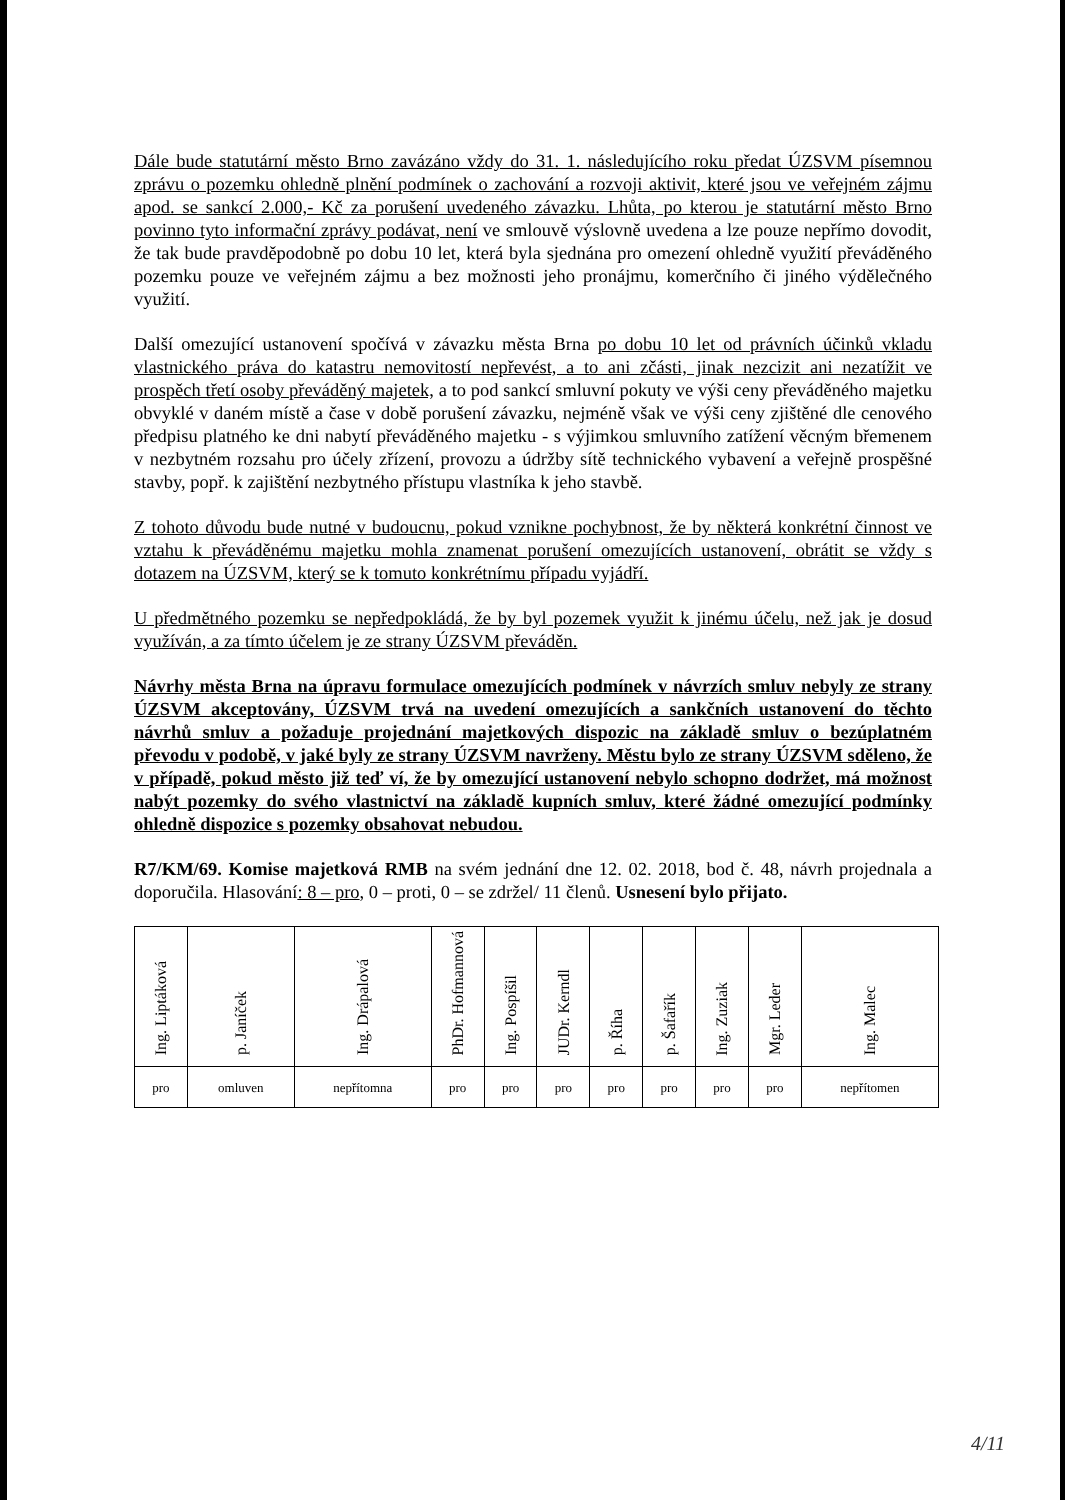Dále bude statutární město Brno zavázáno vždy do 31. 1. následujícího roku předat ÚZSVM písemnou zprávu o pozemku ohledně plnění podmínek o zachování a rozvoji aktivit, které jsou ve veřejném zájmu apod. se sankcí 2.000,- Kč za porušení uvedeného závazku. Lhůta, po kterou je statutární město Brno povinno tyto informační zprávy podávat, není ve smlouvě výslovně uvedena a lze pouze nepřímo dovodit, že tak bude pravděpodobně po dobu 10 let, která byla sjednána pro omezení ohledně využití převáděného pozemku pouze ve veřejném zájmu a bez možnosti jeho pronájmu, komerčního či jiného výdělečného využití.
Další omezující ustanovení spočívá v závazku města Brna po dobu 10 let od právních účinků vkladu vlastnického práva do katastru nemovitostí nepřevést, a to ani zčásti, jinak nezcizit ani nezatížit ve prospěch třetí osoby převáděný majetek, a to pod sankcí smluvní pokuty ve výši ceny převáděného majetku obvyklé v daném místě a čase v době porušení závazku, nejméně však ve výši ceny zjištěné dle cenového předpisu platného ke dni nabytí převáděného majetku - s výjimkou smluvního zatížení věcným břemenem v nezbytném rozsahu pro účely zřízení, provozu a údržby sítě technického vybavení a veřejně prospěšné stavby, popř. k zajištění nezbytného přístupu vlastníka k jeho stavbě.
Z tohoto důvodu bude nutné v budoucnu, pokud vznikne pochybnost, že by některá konkrétní činnost ve vztahu k převáděnému majetku mohla znamenat porušení omezujících ustanovení, obrátit se vždy s dotazem na ÚZSVM, který se k tomuto konkrétnímu případu vyjádří.
U předmětného pozemku se nepředpokládá, že by byl pozemek využit k jinému účelu, než jak je dosud využíván, a za tímto účelem je ze strany ÚZSVM převáděn.
Návrhy města Brna na úpravu formulace omezujících podmínek v návrzích smluv nebyly ze strany ÚZSVM akceptovány, ÚZSVM trvá na uvedení omezujících a sankčních ustanovení do těchto návrhů smluv a požaduje projednání majetkových dispozic na základě smluv o bezúplatném převodu v podobě, v jaké byly ze strany ÚZSVM navrženy. Městu bylo ze strany ÚZSVM sděleno, že v případě, pokud město již teď ví, že by omezující ustanovení nebylo schopno dodržet, má možnost nabýt pozemky do svého vlastnictví na základě kupních smluv, které žádné omezující podmínky ohledně dispozice s pozemky obsahovat nebudou.
R7/KM/69. Komise majetková RMB na svém jednání dne 12. 02. 2018, bod č. 48, návrh projednala a doporučila. Hlasování: 8 – pro, 0 – proti, 0 – se zdržel/ 11 členů. Usnesení bylo přijato.
| Ing. Liptáková | p. Janíček | Ing. Drápalová | PhDr. Hofmannová | Ing. Pospíšil | JUDr. Kerndl | p. Říha | p. Šafařík | Ing. Zuziak | Mgr. Leder | Ing. Malec |
| pro | omluven | nepřítomna | pro | pro | pro | pro | pro | pro | pro | nepřítomen |
4/11